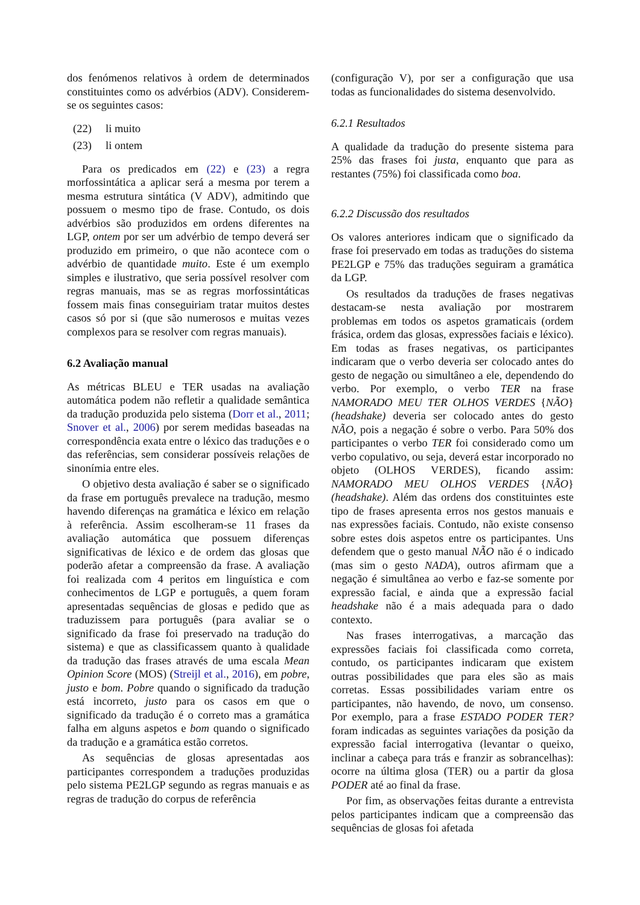dos fenómenos relativos à ordem de determinados constituintes como os advérbios (ADV). Considerem-se os seguintes casos:
(22) li muito
(23) li ontem
Para os predicados em (22) e (23) a regra morfossintática a aplicar será a mesma por terem a mesma estrutura sintática (V ADV), admitindo que possuem o mesmo tipo de frase. Contudo, os dois advérbios são produzidos em ordens diferentes na LGP, ontem por ser um advérbio de tempo deverá ser produzido em primeiro, o que não acontece com o advérbio de quantidade muito. Este é um exemplo simples e ilustrativo, que seria possível resolver com regras manuais, mas se as regras morfossintáticas fossem mais finas conseguiriam tratar muitos destes casos só por si (que são numerosos e muitas vezes complexos para se resolver com regras manuais).
6.2 Avaliação manual
As métricas BLEU e TER usadas na avaliação automática podem não refletir a qualidade semântica da tradução produzida pelo sistema (Dorr et al., 2011; Snover et al., 2006) por serem medidas baseadas na correspondência exata entre o léxico das traduções e o das referências, sem considerar possíveis relações de sinonímia entre eles.
O objetivo desta avaliação é saber se o significado da frase em português prevalece na tradução, mesmo havendo diferenças na gramática e léxico em relação à referência. Assim escolheram-se 11 frases da avaliação automática que possuem diferenças significativas de léxico e de ordem das glosas que poderão afetar a compreensão da frase. A avaliação foi realizada com 4 peritos em linguística e com conhecimentos de LGP e português, a quem foram apresentadas sequências de glosas e pedido que as traduzissem para português (para avaliar se o significado da frase foi preservado na tradução do sistema) e que as classificassem quanto à qualidade da tradução das frases através de uma escala Mean Opinion Score (MOS) (Streijl et al., 2016), em pobre, justo e bom. Pobre quando o significado da tradução está incorreto, justo para os casos em que o significado da tradução é o correto mas a gramática falha em alguns aspetos e bom quando o significado da tradução e a gramática estão corretos.
As sequências de glosas apresentadas aos participantes correspondem a traduções produzidas pelo sistema PE2LGP segundo as regras manuais e as regras de tradução do corpus de referência
(configuração V), por ser a configuração que usa todas as funcionalidades do sistema desenvolvido.
6.2.1 Resultados
A qualidade da tradução do presente sistema para 25% das frases foi justa, enquanto que para as restantes (75%) foi classificada como boa.
6.2.2 Discussão dos resultados
Os valores anteriores indicam que o significado da frase foi preservado em todas as traduções do sistema PE2LGP e 75% das traduções seguiram a gramática da LGP.
Os resultados da traduções de frases negativas destacam-se nesta avaliação por mostrarem problemas em todos os aspetos gramaticais (ordem frásica, ordem das glosas, expressões faciais e léxico). Em todas as frases negativas, os participantes indicaram que o verbo deveria ser colocado antes do gesto de negação ou simultâneo a ele, dependendo do verbo. Por exemplo, o verbo TER na frase NAMORADO MEU TER OLHOS VERDES {NÃO}(headshake) deveria ser colocado antes do gesto NÃO, pois a negação é sobre o verbo. Para 50% dos participantes o verbo TER foi considerado como um verbo copulativo, ou seja, deverá estar incorporado no objeto (OLHOS VERDES), ficando assim: NAMORADO MEU OLHOS VERDES {NÃO}(headshake). Além das ordens dos constituintes este tipo de frases apresenta erros nos gestos manuais e nas expressões faciais. Contudo, não existe consenso sobre estes dois aspetos entre os participantes. Uns defendem que o gesto manual NÃO não é o indicado (mas sim o gesto NADA), outros afirmam que a negação é simultânea ao verbo e faz-se somente por expressão facial, e ainda que a expressão facial headshake não é a mais adequada para o dado contexto.
Nas frases interrogativas, a marcação das expressões faciais foi classificada como correta, contudo, os participantes indicaram que existem outras possibilidades que para eles são as mais corretas. Essas possibilidades variam entre os participantes, não havendo, de novo, um consenso. Por exemplo, para a frase ESTADO PODER TER? foram indicadas as seguintes variações da posição da expressão facial interrogativa (levantar o queixo, inclinar a cabeça para trás e franzir as sobrancelhas): ocorre na última glosa (TER) ou a partir da glosa PODER até ao final da frase.
Por fim, as observações feitas durante a entrevista pelos participantes indicam que a compreensão das sequências de glosas foi afetada